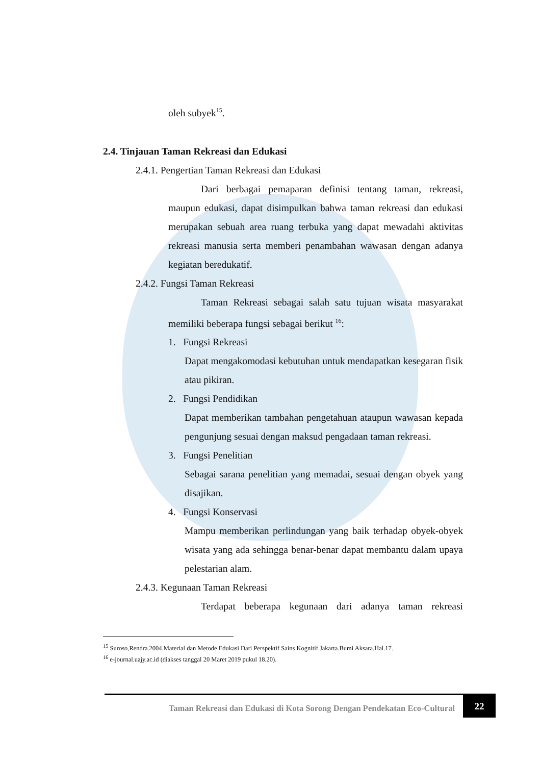oleh subyek<sup>15</sup>.
2.4. Tinjauan Taman Rekreasi dan Edukasi
2.4.1. Pengertian Taman Rekreasi dan Edukasi
Dari berbagai pemaparan definisi tentang taman, rekreasi, maupun edukasi, dapat disimpulkan bahwa taman rekreasi dan edukasi merupakan sebuah area ruang terbuka yang dapat mewadahi aktivitas rekreasi manusia serta memberi penambahan wawasan dengan adanya kegiatan beredukatif.
2.4.2. Fungsi Taman Rekreasi
Taman Rekreasi sebagai salah satu tujuan wisata masyarakat memiliki beberapa fungsi sebagai berikut <sup>16</sup>:
1. Fungsi Rekreasi
Dapat mengakomodasi kebutuhan untuk mendapatkan kesegaran fisik atau pikiran.
2. Fungsi Pendidikan
Dapat memberikan tambahan pengetahuan ataupun wawasan kepada pengunjung sesuai dengan maksud pengadaan taman rekreasi.
3. Fungsi Penelitian
Sebagai sarana penelitian yang memadai, sesuai dengan obyek yang disajikan.
4. Fungsi Konservasi
Mampu memberikan perlindungan yang baik terhadap obyek-obyek wisata yang ada sehingga benar-benar dapat membantu dalam upaya pelestarian alam.
2.4.3. Kegunaan Taman Rekreasi
Terdapat beberapa kegunaan dari adanya taman rekreasi
<sup>15</sup> Suroso,Rendra.2004.Material dan Metode Edukasi Dari Perspektif Sains Kognitif.Jakarta.Bumi Aksara.Hal.17.
<sup>16</sup> e-journal.uajy.ac.id (diakses tanggal 20 Maret 2019 pukul 18.20).
Taman Rekreasi dan Edukasi di Kota Sorong Dengan Pendekatan Eco-Cultural
22